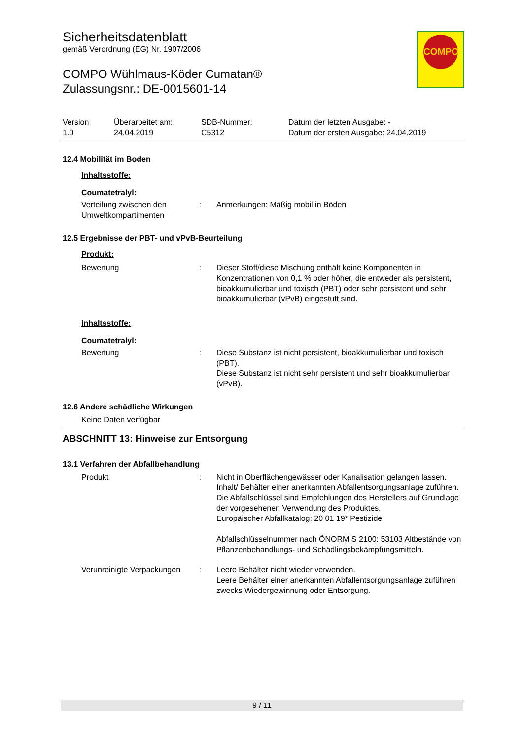COMPO
Sicherheitsdatenblatt
gemäß Verordnung (EG) Nr. 1907/2006
COMPO Wühlmaus-Köder Cumatan®
Zulassungsnr.: DE-0015601-14
Version
1.0
Überarbeitet am:
24.04.2019
SDB-Nummer:
C5312
Datum der letzten Ausgabe: -
Datum der ersten Ausgabe: 24.04.2019
12.4 Mobilität im Boden
Inhaltsstoffe:
Coumatetralyl:
Verteilung zwischen den Umweltkompartimenten
: Anmerkungen: Mäßig mobil in Böden
12.5 Ergebnisse der PBT- und vPvB-Beurteilung
Produkt:
Bewertung : Dieser Stoff/diese Mischung enthält keine Komponenten in Konzentrationen von 0,1 % oder höher, die entweder als persistent, bioakkumulierbar und toxisch (PBT) oder sehr persistent und sehr bioakkumulierbar (vPvB) eingestuft sind.
Inhaltsstoffe:
Coumatetralyl:
Bewertung : Diese Substanz ist nicht persistent, bioakkumulierbar und toxisch (PBT).
Diese Substanz ist nicht sehr persistent und sehr bioakkumulierbar (vPvB).
12.6 Andere schädliche Wirkungen
Keine Daten verfügbar
ABSCHNITT 13: Hinweise zur Entsorgung
13.1 Verfahren der Abfallbehandlung
Produkt : Nicht in Oberflächengewässer oder Kanalisation gelangen lassen.
Inhalt/ Behälter einer anerkannten Abfallentsorgungsanlage zuführen.
Die Abfallschlüssel sind Empfehlungen des Herstellers auf Grundlage der vorgesehenen Verwendung des Produktes.
Europäischer Abfallkatalog: 20 01 19* Pestizide
Abfallschlüsselnummer nach ÖNORM S 2100: 53103 Altbestände von Pflanzenbehandlungs- und Schädlingsbekämpfungsmitteln.
Verunreinigte Verpackungen
: Leere Behälter nicht wieder verwenden.
Leere Behälter einer anerkannten Abfallentsorgungsanlage zuführen zwecks Wiedergewinnung oder Entsorgung.
9 / 11